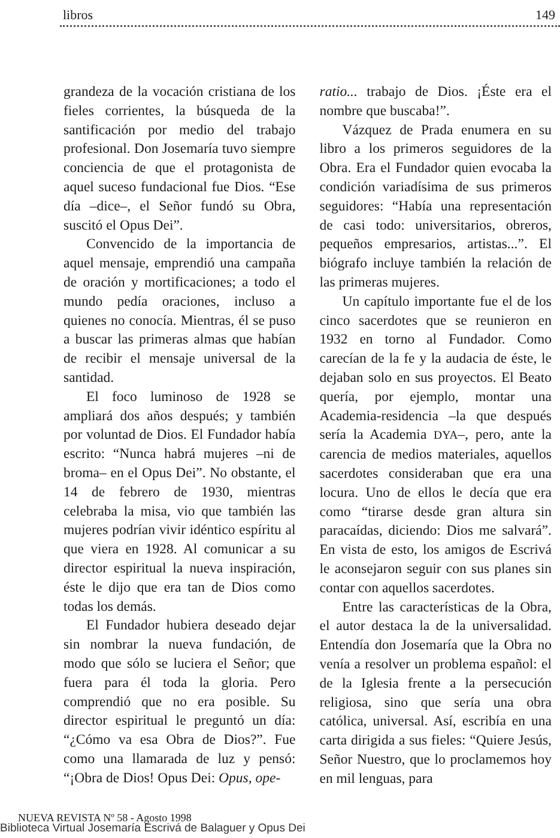libros 149
grandeza de la vocación cristiana de los fieles corrientes, la búsqueda de la santificación por medio del trabajo profesional. Don Josemaría tuvo siempre conciencia de que el protagonista de aquel suceso fundacional fue Dios. “Ese día –dice–, el Señor fundó su Obra, suscitó el Opus Dei”.
Convencido de la importancia de aquel mensaje, emprendió una campaña de oración y mortificaciones; a todo el mundo pedía oraciones, incluso a quienes no conocía. Mientras, él se puso a buscar las primeras almas que habían de recibir el mensaje universal de la santidad.
El foco luminoso de 1928 se ampliará dos años después; y también por voluntad de Dios. El Fundador había escrito: “Nunca habrá mujeres –ni de broma– en el Opus Dei”. No obstante, el 14 de febrero de 1930, mientras celebraba la misa, vio que también las mujeres podrían vivir idéntico espíritu al que viera en 1928. Al comunicar a su director espiritual la nueva inspiración, éste le dijo que era tan de Dios como todas los demás.
El Fundador hubiera deseado dejar sin nombrar la nueva fundación, de modo que sólo se luciera el Señor; que fuera para él toda la gloria. Pero comprendió que no era posible. Su director espiritual le preguntó un día: “¿Cómo va esa Obra de Dios?”. Fue como una llamarada de luz y pensó: “¡Obra de Dios! Opus Dei: Opus, ope-
ratio... trabajo de Dios. ¡Éste era el nombre que buscaba!”.
Vázquez de Prada enumera en su libro a los primeros seguidores de la Obra. Era el Fundador quien evocaba la condición variadísima de sus primeros seguidores: “Había una representación de casi todo: universitarios, obreros, pequeños empresarios, artistas...”. El biógrafo incluye también la relación de las primeras mujeres.
Un capítulo importante fue el de los cinco sacerdotes que se reunieron en 1932 en torno al Fundador. Como carecían de la fe y la audacia de éste, le dejaban solo en sus proyectos. El Beato quería, por ejemplo, montar una Academia-residencia –la que después sería la Academia DYA–, pero, ante la carencia de medios materiales, aquellos sacerdotes consideraban que era una locura. Uno de ellos le decía que era como “tirarse desde gran altura sin paracaídas, diciendo: Dios me salvará”. En vista de esto, los amigos de Escrivá le aconsejaron seguir con sus planes sin contar con aquellos sacerdotes.
Entre las características de la Obra, el autor destaca la de la universalidad. Entendía don Josemaría que la Obra no venía a resolver un problema español: el de la Iglesia frente a la persecución religiosa, sino que sería una obra católica, universal. Así, escribía en una carta dirigida a sus fieles: “Quiere Jesús, Señor Nuestro, que lo proclamemos hoy en mil lenguas, para
NUEVA REVISTA Nº 58 - Agosto 1998
Biblioteca Virtual Josemaría Escrivá de Balaguer y Opus Dei